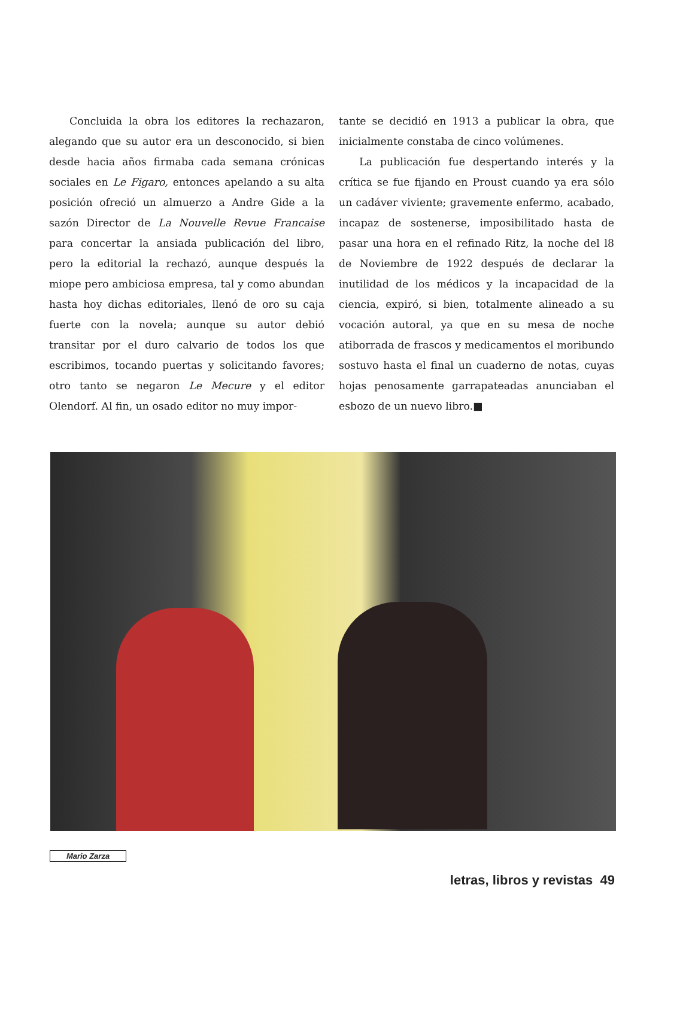Concluida la obra los editores la rechazaron, alegando que su autor era un desconocido, si bien desde hacia años firmaba cada semana crónicas sociales en Le Figaro, entonces apelando a su alta posición ofreció un almuerzo a Andre Gide a la sazón Director de La Nouvelle Revue Francaise para concertar la ansiada publicación del libro, pero la editorial la rechazó, aunque después la miope pero ambiciosa empresa, tal y como abundan hasta hoy dichas editoriales, llenó de oro su caja fuerte con la novela; aunque su autor debió transitar por el duro calvario de todos los que escribimos, tocando puertas y solicitando favores; otro tanto se negaron Le Mecure y el editor Olendorf. Al fin, un osado editor no muy impor-
tante se decidió en 1913 a publicar la obra, que inicialmente constaba de cinco volúmenes.
La publicación fue despertando interés y la crítica se fue fijando en Proust cuando ya era sólo un cadáver viviente; gravemente enfermo, acabado, incapaz de sostenerse, imposibilitado hasta de pasar una hora en el refinado Ritz, la noche del l8 de Noviembre de 1922 después de declarar la inutilidad de los médicos y la incapacidad de la ciencia, expiró, si bien, totalmente alineado a su vocación autoral, ya que en su mesa de noche atiborrada de frascos y medicamentos el moribundo sostuvo hasta el final un cuaderno de notas, cuyas hojas penosamente garrapateadas anunciaban el esbozo de un nuevo libro.■
Mario Zarza
letras, libros y revistas 49